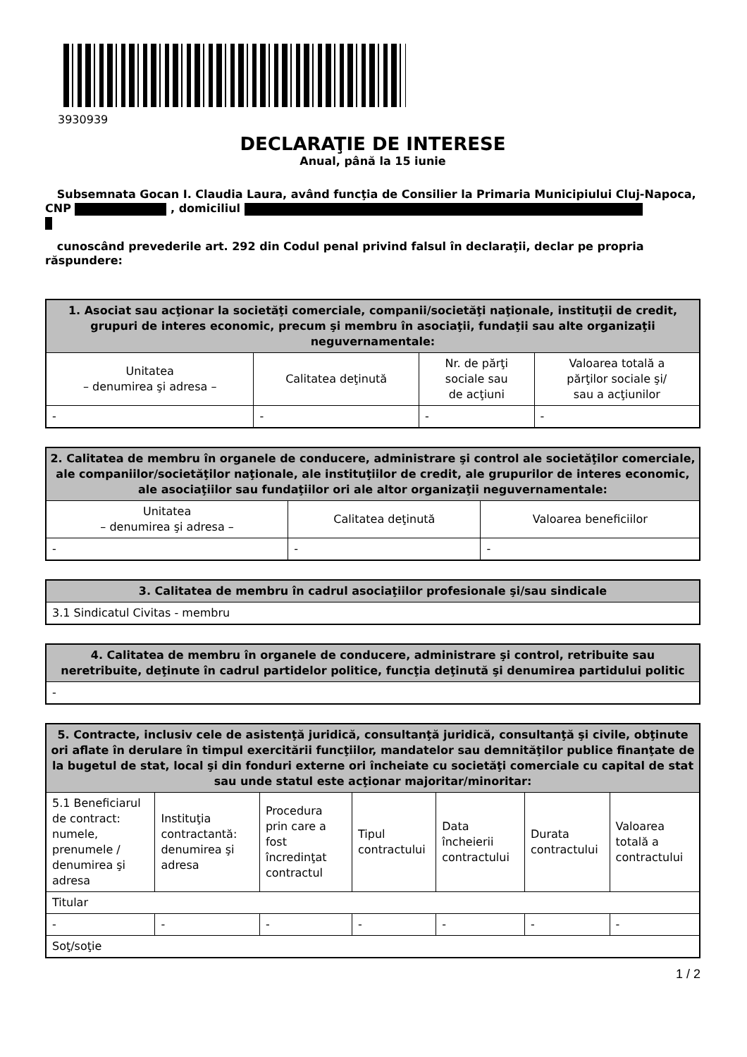3930939
DECLARAŢIE DE INTERESE
Anual, până la 15 iunie
Subsemnata Gocan I. Claudia Laura, având funcţia de Consilier la Primaria Municipiului Cluj-Napoca, CNP , domiciliul
cunoscând prevederile art. 292 din Codul penal privind falsul în declaraţii, declar pe propria răspundere:
| 1. Asociat sau acţionar la societăţi comerciale, companii/societăţi naţionale, instituţii de credit, grupuri de interes economic, precum şi membru în asociaţii, fundaţii sau alte organizaţii neguvernamentale: | | | |
| --- | --- | --- | --- |
| Unitatea – denumirea şi adresa – | Calitatea deţinută | Nr. de părţi sociale sau de acţiuni | Valoarea totală a părţilor sociale şi/ sau a acţiunilor |
| - | - | - | - |
| 2. Calitatea de membru în organele de conducere, administrare şi control ale societăţilor comerciale, ale companiilor/societăţilor naţionale, ale instituţiilor de credit, ale grupurilor de interes economic, ale asociaţiilor sau fundaţiilor ori ale altor organizaţii neguvernamentale: | | |
| --- | --- | --- |
| Unitatea – denumirea şi adresa – | Calitatea deţinută | Valoarea beneficiilor |
| - | - | - |
| 3. Calitatea de membru în cadrul asociaţiilor profesionale şi/sau sindicale |
| --- |
| 3.1 Sindicatul Civitas - membru |
| 4. Calitatea de membru în organele de conducere, administrare şi control, retribuite sau neretribuite, deţinute în cadrul partidelor politice, funcţia deţinută şi denumirea partidului politic |
| --- |
| - |
| 5. Contracte, inclusiv cele de asistenţă juridică, consultanţă juridică, consultanţă şi civile, obţinute ori aflate în derulare în timpul exercitării funcţiilor, mandatelor sau demnităţilor publice finanţate de la bugetul de stat, local şi din fonduri externe ori încheiate cu societăţi comerciale cu capital de stat sau unde statul este acţionar majoritar/minoritar: | | | | | | |
| --- | --- | --- | --- | --- | --- | --- |
| 5.1 Beneficiarul de contract: numele, prenumele / denumirea şi adresa | Instituţia contractantă: denumirea şi adresa | Procedura prin care a fost încredinţat contractul | Tipul contractului | Data încheierii contractului | Durata contractului | Valoarea totală a contractului |
| Titular | | | | | | |
| - | - | - | - | - | - | - |
| Soţ/soţie | | | | | | |
1 / 2